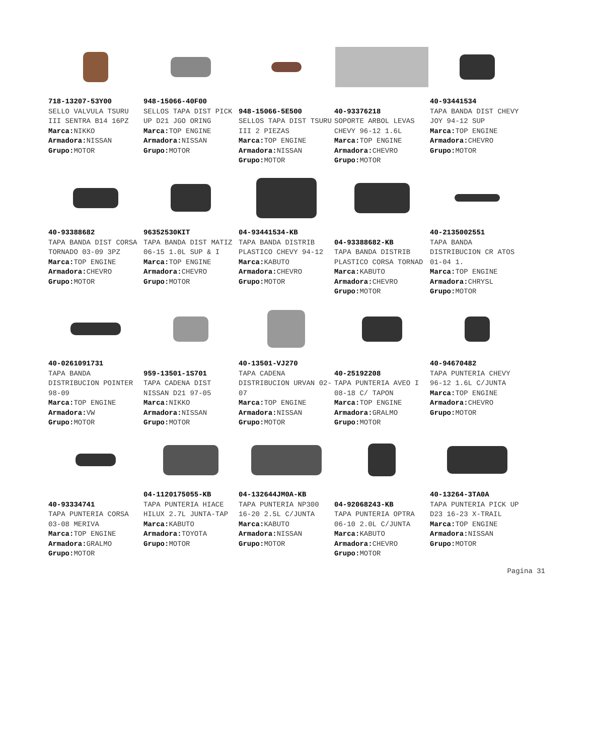718-13207-53Y00
SELLO VALVULA TSURU III SENTRA B14 16PZ
Marca: NIKKO
Armadora: NISSAN
Grupo: MOTOR
948-15066-40F00
SELLOS TAPA DIST PICK UP D21 JGO ORING
Marca: TOP ENGINE
Armadora: NISSAN
Grupo: MOTOR
948-15066-5E500
SELLOS TAPA DIST TSURU III 2 PIEZAS
Marca: TOP ENGINE
Armadora: NISSAN
Grupo: MOTOR
40-93376218
SOPORTE ARBOL LEVAS CHEVY 96-12 1.6L
Marca: TOP ENGINE
Armadora: CHEVRO
Grupo: MOTOR
40-93441534
TAPA BANDA DIST CHEVY JOY 94-12 SUP
Marca: TOP ENGINE
Armadora: CHEVRO
Grupo: MOTOR
40-93388682
TAPA BANDA DIST CORSA TORNADO 03-09 3PZ
Marca: TOP ENGINE
Armadora: CHEVRO
Grupo: MOTOR
96352530KIT
TAPA BANDA DIST MATIZ 06-15 1.0L SUP & I
Marca: TOP ENGINE
Armadora: CHEVRO
Grupo: MOTOR
04-93441534-KB
TAPA BANDA DISTRIB PLASTICO CHEVY 94-12
Marca: KABUTO
Armadora: CHEVRO
Grupo: MOTOR
04-93388682-KB
TAPA BANDA DISTRIB PLASTICO CORSA TORNAD
Marca: KABUTO
Armadora: CHEVRO
Grupo: MOTOR
40-2135002551
TAPA BANDA DISTRIBUCION CR ATOS 01-04 1.
Marca: TOP ENGINE
Armadora: CHRYSL
Grupo: MOTOR
40-0261091731
TAPA BANDA DISTRIBUCION POINTER 98-09
Marca: TOP ENGINE
Armadora: VW
Grupo: MOTOR
959-13501-1S701
TAPA CADENA DIST NISSAN D21 97-05
Marca: NIKKO
Armadora: NISSAN
Grupo: MOTOR
40-13501-VJ270
TAPA CADENA DISTRIBUCION URVAN 02-07
Marca: TOP ENGINE
Armadora: NISSAN
Grupo: MOTOR
40-25192208
TAPA PUNTERIA AVEO I 08-18 C/ TAPON
Marca: TOP ENGINE
Armadora: GRALMO
Grupo: MOTOR
40-94670482
TAPA PUNTERIA CHEVY 96-12 1.6L C/JUNTA
Marca: TOP ENGINE
Armadora: CHEVRO
Grupo: MOTOR
40-93334741
TAPA PUNTERIA CORSA 03-08 MERIVA
Marca: TOP ENGINE
Armadora: GRALMO
Grupo: MOTOR
04-1120175055-KB
TAPA PUNTERIA HIACE HILUX 2.7L JUNTA-TAP
Marca: KABUTO
Armadora: TOYOTA
Grupo: MOTOR
04-132644JM0A-KB
TAPA PUNTERIA NP300 16-20 2.5L C/JUNTA
Marca: KABUTO
Armadora: NISSAN
Grupo: MOTOR
04-92068243-KB
TAPA PUNTERIA OPTRA 06-10 2.0L C/JUNTA
Marca: KABUTO
Armadora: CHEVRO
Grupo: MOTOR
40-13264-3TA0A
TAPA PUNTERIA PICK UP D23 16-23 X-TRAIL
Marca: TOP ENGINE
Armadora: NISSAN
Grupo: MOTOR
Pagina 31